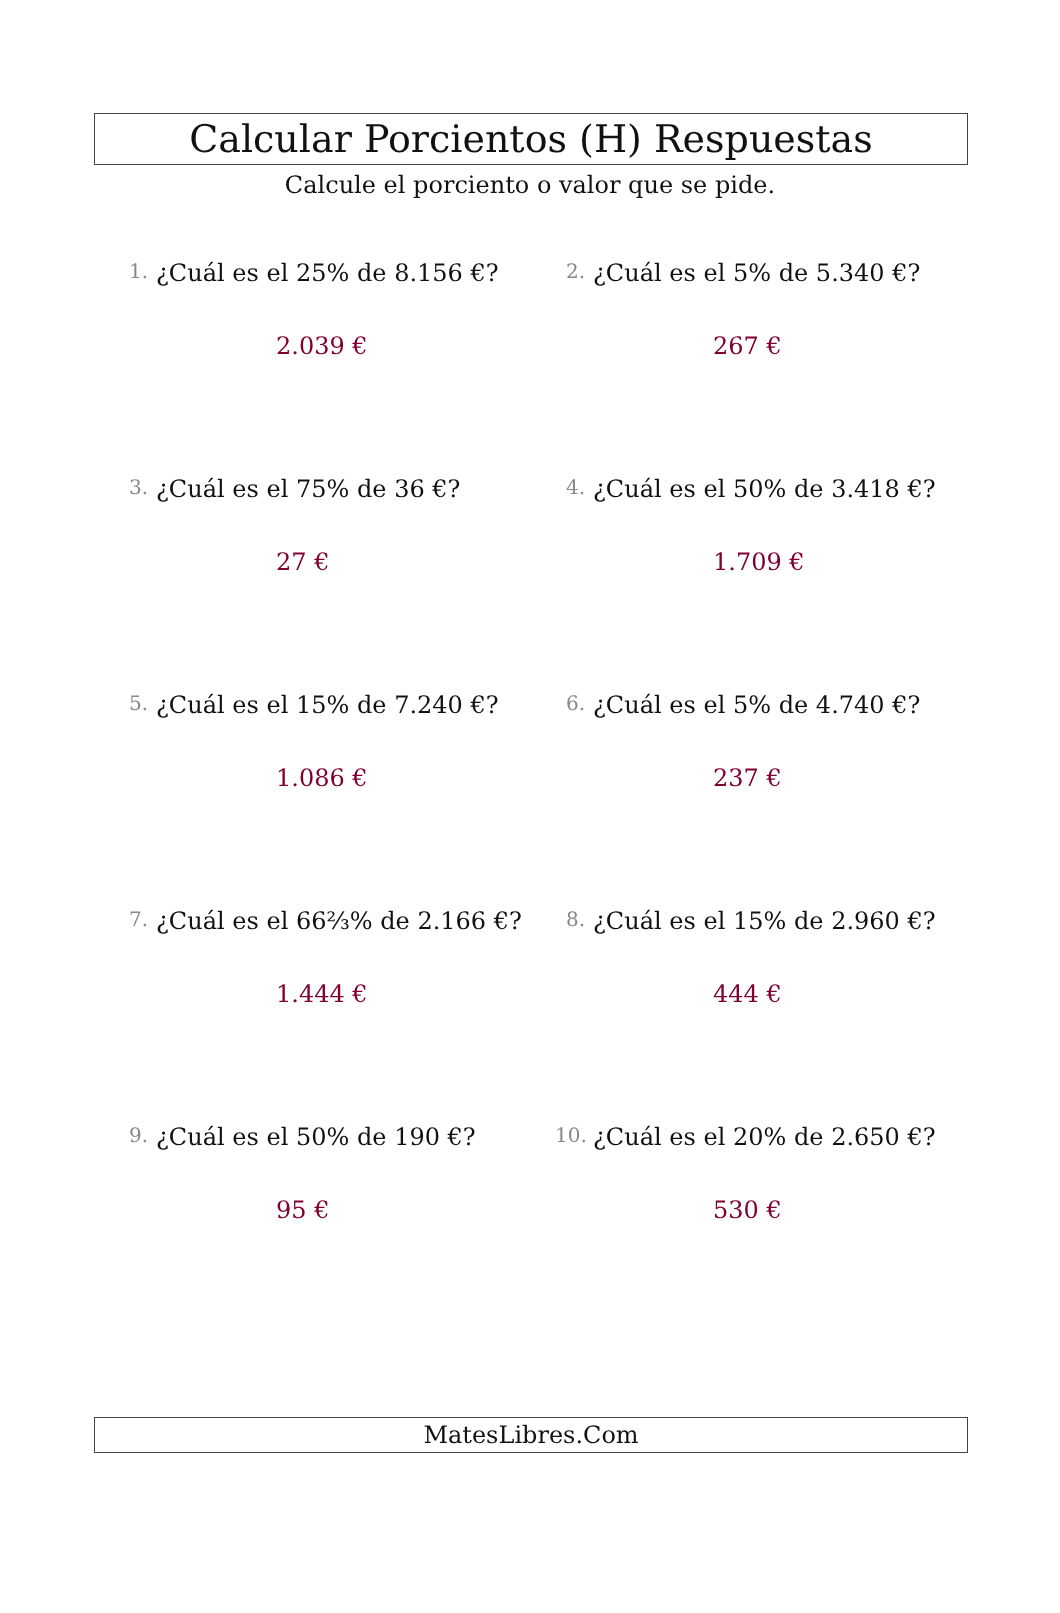Calcular Porcientos (H) Respuestas
Calcule el porciento o valor que se pide.
1. ¿Cuál es el 25% de 8.156 €?
2.039 €
2. ¿Cuál es el 5% de 5.340 €?
267 €
3. ¿Cuál es el 75% de 36 €?
27 €
4. ¿Cuál es el 50% de 3.418 €?
1.709 €
5. ¿Cuál es el 15% de 7.240 €?
1.086 €
6. ¿Cuál es el 5% de 4.740 €?
237 €
7. ¿Cuál es el 66⅔% de 2.166 €?
1.444 €
8. ¿Cuál es el 15% de 2.960 €?
444 €
9. ¿Cuál es el 50% de 190 €?
95 €
10. ¿Cuál es el 20% de 2.650 €?
530 €
MatesLibres.Com